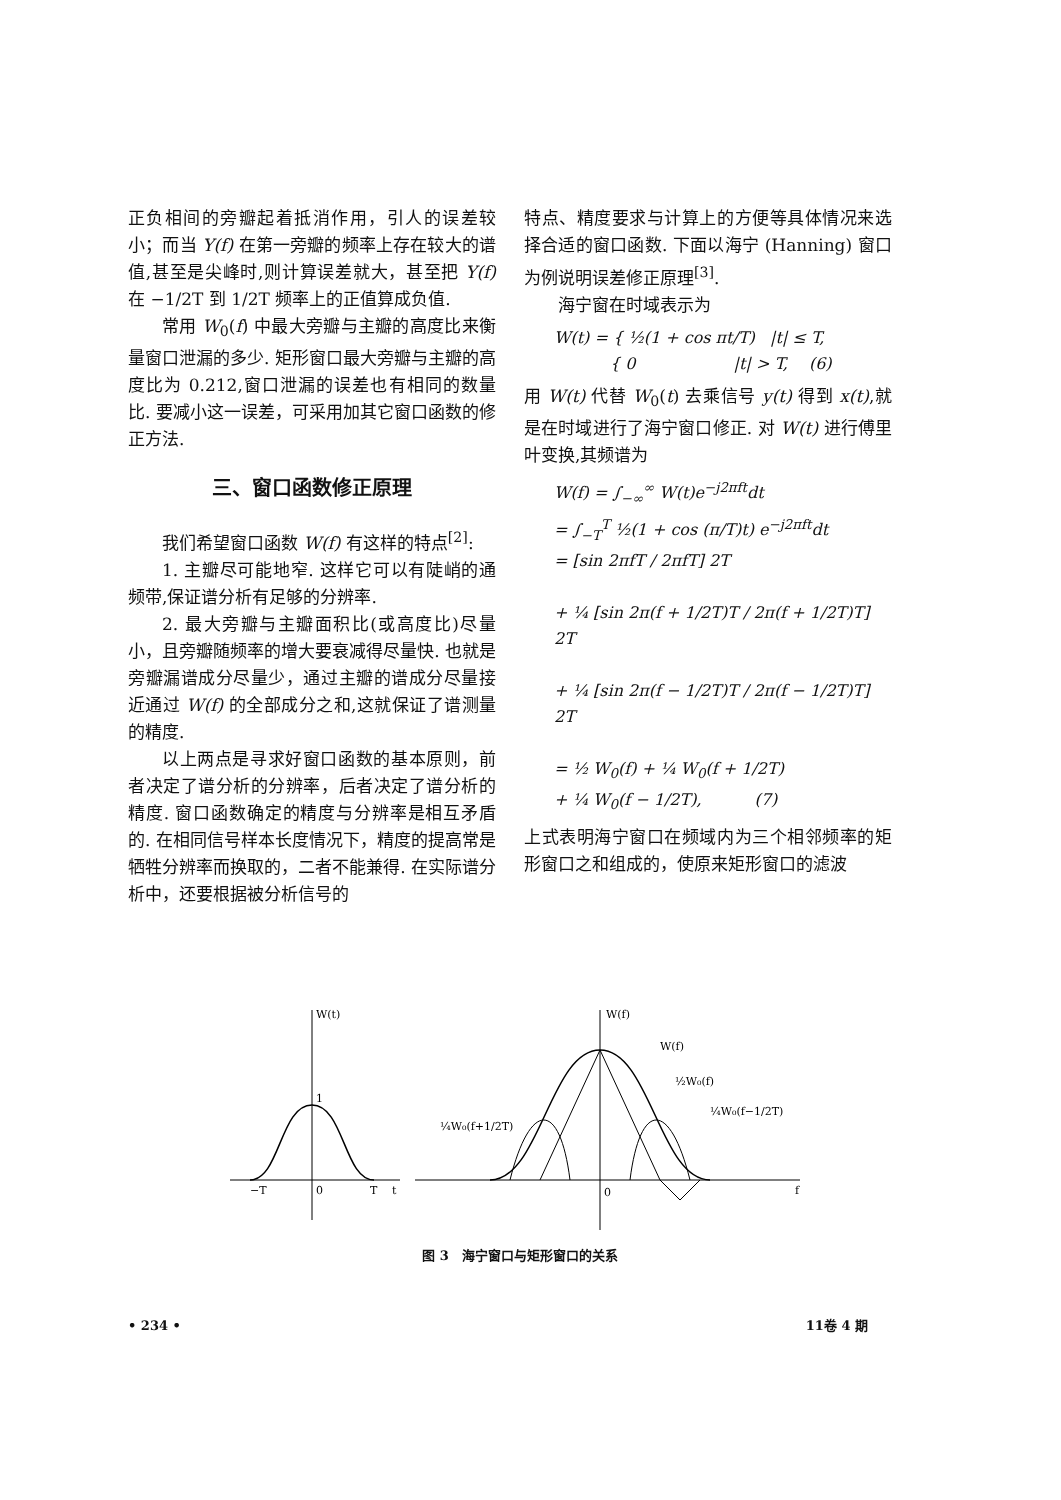正负相间的旁瓣起着抵消作用，引人的误差较小；而当 Y(f) 在第一旁瓣的频率上存在较大的谱值,甚至是尖峰时,则计算误差就大，甚至把 Y(f) 在 −1/2T 到 1/2T 频率上的正值算成负值.
常用 W<sub>0</sub>(f) 中最大旁瓣与主瓣的高度比来衡量窗口泄漏的多少. 矩形窗口最大旁瓣与主瓣的高度比为 0.212,窗口泄漏的误差也有相同的数量比. 要减小这一误差，可采用加其它窗口函数的修正方法.
三、窗口函数修正原理
我们希望窗口函数 W(f) 有这样的特点<sup>[2]</sup>:
1. 主瓣尽可能地窄. 这样它可以有陡峭的通频带,保证谱分析有足够的分辨率.
2. 最大旁瓣与主瓣面积比(或高度比)尽量小，且旁瓣随频率的增大要衰减得尽量快. 也就是旁瓣漏谱成分尽量少，通过主瓣的谱成分尽量接近通过 W(f) 的全部成分之和,这就保证了谱测量的精度.
以上两点是寻求好窗口函数的基本原则，前者决定了谱分析的分辨率，后者决定了谱分析的精度. 窗口函数确定的精度与分辨率是相互矛盾的. 在相同信号样本长度情况下，精度的提高常是牺牲分辨率而换取的，二者不能兼得. 在实际谱分析中，还要根据被分析信号的
特点、精度要求与计算上的方便等具体情况来选择合适的窗口函数. 下面以海宁 (Hanning) 窗口为例说明误差修正原理<sup>[3]</sup>.
海宁窗在时域表示为
W(t) = { ½(1 + cos πt/T) |t| ≤ T,
    { 0        |t| > T,  (6)
用 W(t) 代替 W<sub>0</sub>(t) 去乘信号 y(t) 得到 x(t),就是在时域进行了海宁窗口修正. 对 W(t) 进行傅里叶变换,其频谱为
W(f) = ∫<sub>−∞</sub><sup>∞</sup> W(t)e<sup>−j2πft</sup>dt
= ∫<sub>−T</sub><sup>T</sup> ½(1 + cos (π/T)t) e<sup>−j2πft</sup>dt
= [sin 2πfT / 2πfT] 2T
+ ¼ [sin 2π(f + 1/2T)T / 2π(f + 1/2T)T] 2T
+ ¼ [sin 2π(f − 1/2T)T / 2π(f − 1/2T)T] 2T
= ½ W<sub>0</sub>(f) + ¼ W<sub>0</sub>(f + 1/2T)
+ ¼ W<sub>0</sub>(f − 1/2T),    (7)
上式表明海宁窗口在频域内为三个相邻频率的矩形窗口之和组成的，使原来矩形窗口的滤波
W(t)
1
−T
0
T
t
W(f)
W(f)
½W₀(f)
¼W₀(f−1/2T)
¼W₀(f+1/2T)
0
f
图 3　海宁窗口与矩形窗口的关系
• 234 • 11卷 4 期